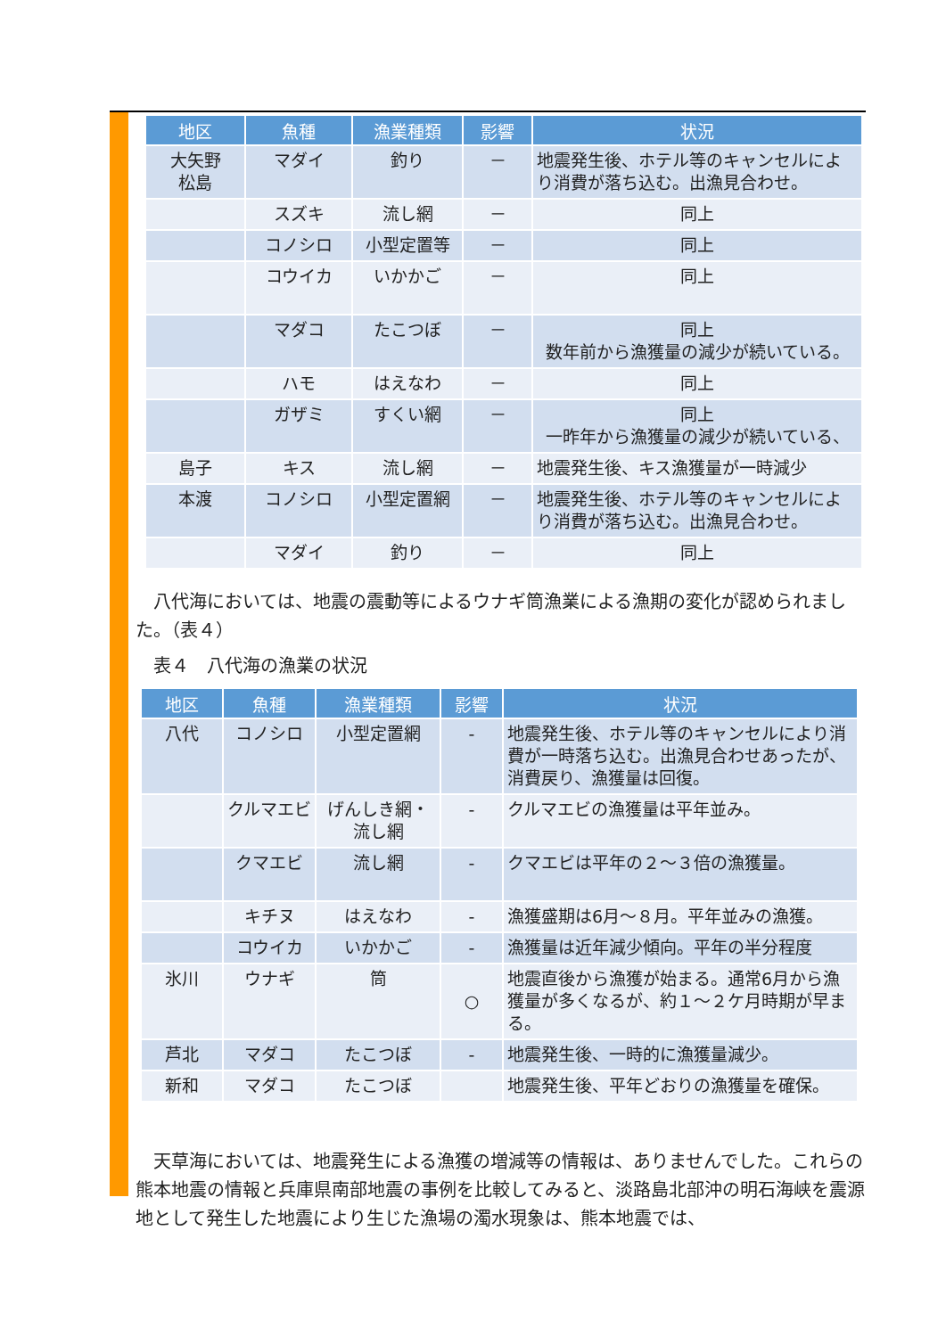| 地区 | 魚種 | 漁業種類 | 影響 | 状況 |
| --- | --- | --- | --- | --- |
| 大矢野 松島 | マダイ | 釣り | － | 地震発生後、ホテル等のキャンセルにより消費が落ち込む。出漁見合わせ。 |
| | スズキ | 流し網 | － | 同上 |
| | コノシロ | 小型定置等 | － | 同上 |
| | コウイカ | いかかご | － | 同上 |
| | マダコ | たこつぼ | － | 同上 数年前から漁獲量の減少が続いている。 |
| | ハモ | はえなわ | － | 同上 |
| | ガザミ | すくい網 | － | 同上 一昨年から漁獲量の減少が続いている、 |
| 島子 | キス | 流し網 | － | 地震発生後、キス漁獲量が一時減少 |
| 本渡 | コノシロ | 小型定置網 | － | 地震発生後、ホテル等のキャンセルにより消費が落ち込む。出漁見合わせ。 |
| | マダイ | 釣り | － | 同上 |
　八代海においては、地震の震動等によるウナギ筒漁業による漁期の変化が認められました。（表４）
　表４　八代海の漁業の状況
| 地区 | 魚種 | 漁業種類 | 影響 | 状況 |
| --- | --- | --- | --- | --- |
| 八代 | コノシロ | 小型定置網 | - | 地震発生後、ホテル等のキャンセルにより消費が一時落ち込む。出漁見合わせあったが、消費戻り、漁獲量は回復。 |
| | クルマエビ | げんしき網・流し網 | - | クルマエビの漁獲量は平年並み。 |
| | クマエビ | 流し網 | - | クマエビは平年の２～３倍の漁獲量。 |
| | キチヌ | はえなわ | - | 漁獲盛期は6月～８月。平年並みの漁獲。 |
| | コウイカ | いかかご | - | 漁獲量は近年減少傾向。平年の半分程度 |
| 氷川 | ウナギ | 筒 | ○ | 地震直後から漁獲が始まる。通常6月から漁獲量が多くなるが、約１～２ケ月時期が早まる。 |
| 芦北 | マダコ | たこつぼ | - | 地震発生後、一時的に漁獲量減少。 |
| 新和 | マダコ | たこつぼ | | 地震発生後、平年どおりの漁獲量を確保。 |
　天草海においては、地震発生による漁獲の増減等の情報は、ありませんでした。これらの熊本地震の情報と兵庫県南部地震の事例を比較してみると、淡路島北部沖の明石海峡を震源地として発生した地震により生じた漁場の濁水現象は、熊本地震では、